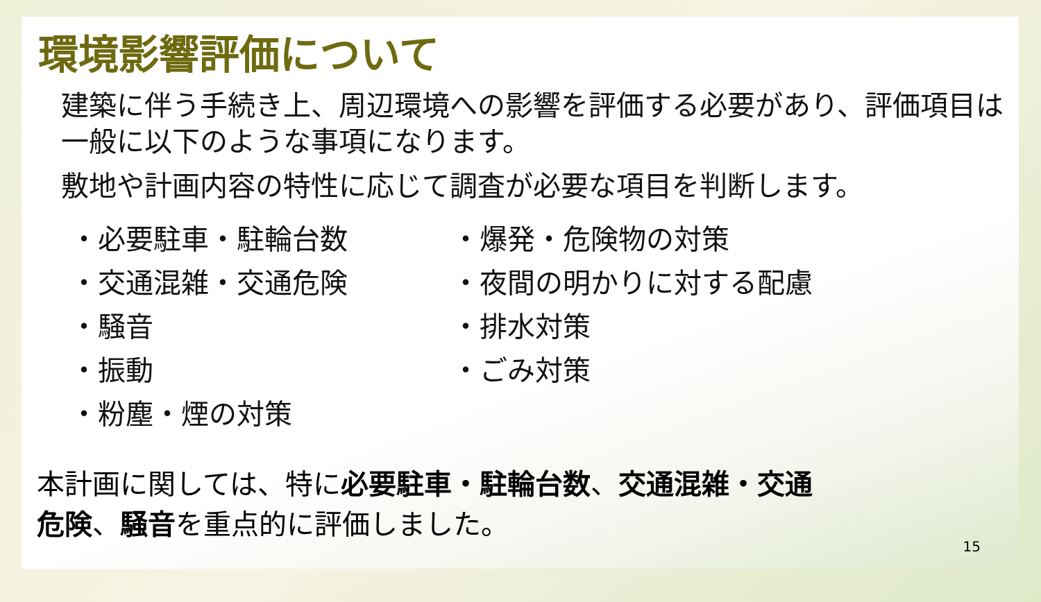環境影響評価について
建築に伴う手続き上、周辺環境への影響を評価する必要があり、評価項目は一般に以下のような事項になります。
敷地や計画内容の特性に応じて調査が必要な項目を判断します。
・必要駐車・駐輪台数
・交通混雑・交通危険
・騒音
・振動
・粉塵・煙の対策
・爆発・危険物の対策
・夜間の明かりに対する配慮
・排水対策
・ごみ対策
本計画に関しては、特に必要駐車・駐輪台数、交通混雑・交通危険、騒音を重点的に評価しました。
15